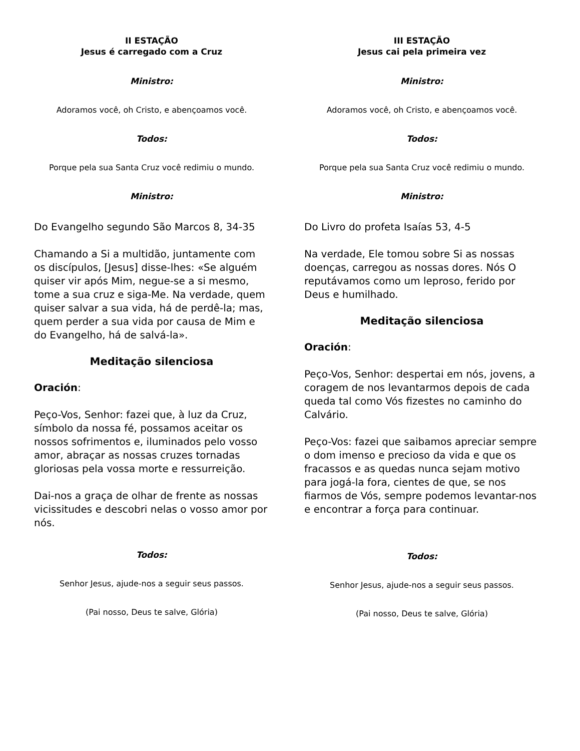II ESTAÇÃO
Jesus é carregado com a Cruz
Ministro:
Adoramos você, oh Cristo, e abençoamos você.
Todos:
Porque pela sua Santa Cruz você redimiu o mundo.
Ministro:
Do Evangelho segundo São Marcos 8, 34-35
Chamando a Si a multidão, juntamente com os discípulos, [Jesus] disse-lhes: «Se alguém quiser vir após Mim, negue-se a si mesmo, tome a sua cruz e siga-Me. Na verdade, quem quiser salvar a sua vida, há de perdê-la; mas, quem perder a sua vida por causa de Mim e do Evangelho, há de salvá-la».
Meditação silenciosa
Oración:
Peço-Vos, Senhor: fazei que, à luz da Cruz, símbolo da nossa fé, possamos aceitar os nossos sofrimentos e, iluminados pelo vosso amor, abraçar as nossas cruzes tornadas gloriosas pela vossa morte e ressurreição.
Dai-nos a graça de olhar de frente as nossas vicissitudes e descobri nelas o vosso amor por nós.
Todos:
Senhor Jesus, ajude-nos a seguir seus passos.
(Pai nosso, Deus te salve, Glória)
III ESTAÇÃO
Jesus cai pela primeira vez
Ministro:
Adoramos você, oh Cristo, e abençoamos você.
Todos:
Porque pela sua Santa Cruz você redimiu o mundo.
Ministro:
Do Livro do profeta Isaías 53, 4-5
Na verdade, Ele tomou sobre Si as nossas doenças, carregou as nossas dores. Nós O reputávamos como um leproso, ferido por Deus e humilhado.
Meditação silenciosa
Oración:
Peço-Vos, Senhor: despertai em nós, jovens, a coragem de nos levantarmos depois de cada queda tal como Vós fizestes no caminho do Calvário.
Peço-Vos: fazei que saibamos apreciar sempre o dom imenso e precioso da vida e que os fracassos e as quedas nunca sejam motivo para jogá-la fora, cientes de que, se nos fiarmos de Vós, sempre podemos levantar-nos e encontrar a força para continuar.
Todos:
Senhor Jesus, ajude-nos a seguir seus passos.
(Pai nosso, Deus te salve, Glória)